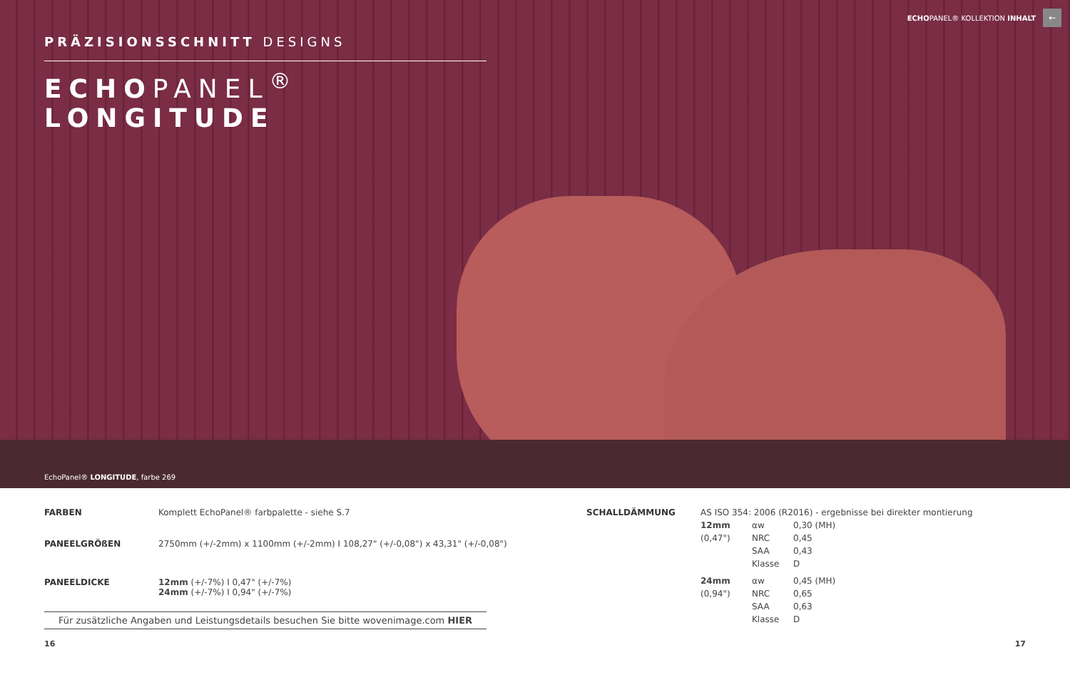ECHOPANEL® KOLLEKTION INHALT
←
PRÄZISIONSSCHNITT DESIGNS
ECHOPANEL<sup>®</sup> LONGITUDE
EchoPanel® LONGITUDE, farbe 269
| FARBEN | Komplett EchoPanel® farbpalette - siehe S.7 |
| PANEELGRÖßEN | 2750mm (+/-2mm) x 1100mm (+/-2mm) I 108,27" (+/-0,08") x 43,31" (+/-0,08") |
| PANEELDICKE | 12mm (+/-7%) I 0,47" (+/-7%) 24mm (+/-7%) I 0,94" (+/-7%) |
| SCHALLDÄMMUNG | AS ISO 354: 2006 (R2016) - ergebnisse bei direkter montierung | | |
| | 12mm | αw | 0,30 (MH) |
| | (0,47") | NRC | 0,45 |
| | | SAA | 0,43 |
| | | Klasse | D |
| | 24mm | αw | 0,45 (MH) |
| | (0,94") | NRC | 0,65 |
| | | SAA | 0,63 |
| | | Klasse | D |
Für zusätzliche Angaben und Leistungsdetails besuchen Sie bitte wovenimage.com HIER
16 17